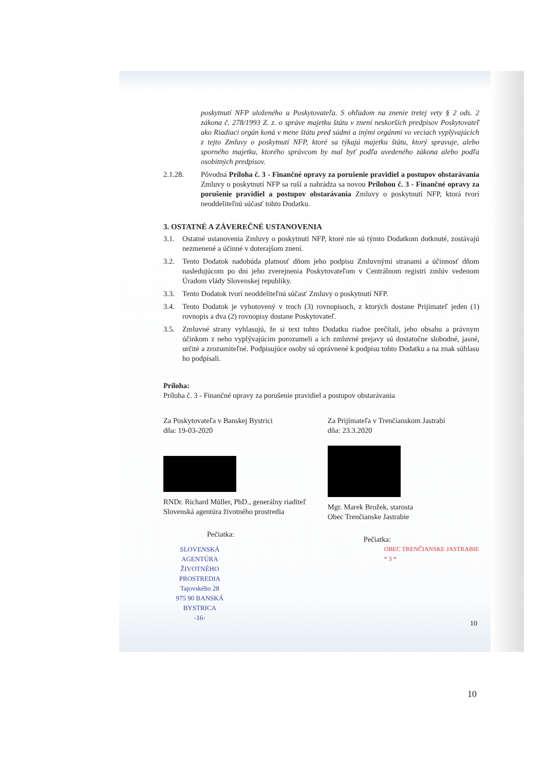poskytnutí NFP uloženého u Poskytovateľa. S ohľadom na znenie tretej vety § 2 ods. 2 zákona č. 278/1993 Z. z. o správe majetku štátu v znení neskorších predpisov Poskytovateľ ako Riadiaci orgán koná v mene štátu pred súdmi a inými orgánmi vo veciach vyplývajúcich z tejto Zmluvy o poskytnutí NFP, ktoré sa týkajú majetku štátu, ktorý spravuje, alebo sporného majetku, ktorého správcom by mal byť podľa uvedeného zákona alebo podľa osobitných predpisov.
2.1.28. Pôvodná Príloha č. 3 - Finančné opravy za porušenie pravidiel a postupov obstarávania Zmluvy o poskytnutí NFP sa ruší a nahrádza sa novou Prílohou č. 3 - Finančné opravy za porušenie pravidiel a postupov obstarávania Zmluvy o poskytnutí NFP, ktorá tvorí neoddeliteľnú súčasť tohto Dodatku.
3. OSTATNÉ A ZÁVEREČNÉ USTANOVENIA
3.1. Ostatné ustanovenia Zmluvy o poskytnutí NFP, ktoré nie sú týmto Dodatkom dotknuté, zostávajú nezmenené a účinné v doterajšom znení.
3.2. Tento Dodatok nadobúda platnosť dňom jeho podpisu Zmluvnými stranami a účinnosť dňom nasledujúcom po dni jeho zverejnenia Poskytovateľom v Centrálnom registri zmlúv vedenom Úradom vlády Slovenskej republiky.
3.3. Tento Dodatok tvorí neoddeliteľnú súčasť Zmluvy o poskytnutí NFP.
3.4. Tento Dodatok je vyhotovený v troch (3) rovnopisoch, z ktorých dostane Prijímateľ jeden (1) rovnopis a dva (2) rovnopisy dostane Poskytovateľ.
3.5. Zmluvné strany vyhlasujú, že si text tohto Dodatku riadne prečítali, jeho obsahu a právnym účinkom z neho vyplývajúcim porozumeli a ich zmluvné prejavy sú dostatočne slobodné, jasné, určité a zrozumiteľné. Podpisujúce osoby sú oprávnené k podpisu tohto Dodatku a na znak súhlasu ho podpísali.
Príloha:
Príloha č. 3 - Finančné opravy za porušenie pravidiel a postupov obstarávania
Za Poskytovateľa v Banskej Bystrici
dňa: 19-03-2020
RNDr. Richard Müller, PhD., generálny riaditeľ
Slovenská agentúra životného prostredia
Pečiatka:
SLOVENSKÁ AGENTÚRA
ŽIVOTNÉHO PROSTREDIA
Tajovského 28
975 90 BANSKÁ BYSTRICA
-16-
Za Prijímateľa v Trenčianskom Jastrabí
dňa: 23.3.2020
Mgr. Marek Brožek, starosta
Obec Trenčianske Jastrabie
Pečiatka:
OBEC TRENČIANSKE JASTRABIE * 3 *
10
10